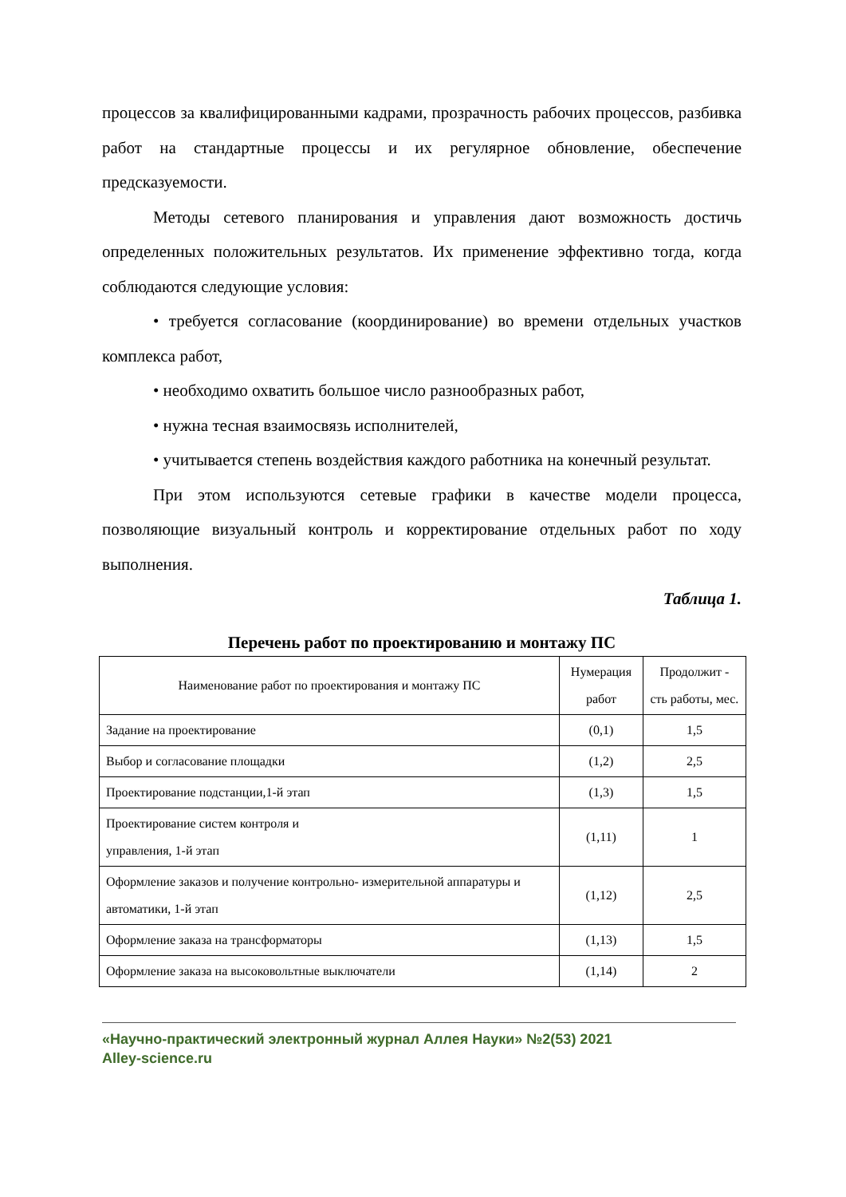процессов за квалифицированными кадрами, прозрачность рабочих процессов, разбивка работ на стандартные процессы и их регулярное обновление, обеспечение предсказуемости.
Методы сетевого планирования и управления дают возможность достичь определенных положительных результатов. Их применение эффективно тогда, когда соблюдаются следующие условия:
• требуется согласование (координирование) во времени отдельных участков комплекса работ,
• необходимо охватить большое число разнообразных работ,
• нужна тесная взаимосвязь исполнителей,
• учитывается степень воздействия каждого работника на конечный результат.
При этом используются сетевые графики в качестве модели процесса, позволяющие визуальный контроль и корректирование отдельных работ по ходу выполнения.
Таблица 1.
Перечень работ по проектированию и монтажу ПС
| Наименование работ по проектирования и монтажу ПС | Нумерация работ | Продолжит - сть работы, мес. |
| --- | --- | --- |
| Задание на проектирование | (0,1) | 1,5 |
| Выбор и согласование площадки | (1,2) | 2,5 |
| Проектирование подстанции,1-й этап | (1,3) | 1,5 |
| Проектирование систем контроля и управления, 1-й этап | (1,11) | 1 |
| Оформление заказов и получение контрольно- измерительной аппаратуры и автоматики, 1-й этап | (1,12) | 2,5 |
| Оформление заказа на трансформаторы | (1,13) | 1,5 |
| Оформление заказа на высоковольтные выключатели | (1,14) | 2 |
«Научно-практический электронный журнал Аллея Науки» №2(53) 2021
Alley-science.ru